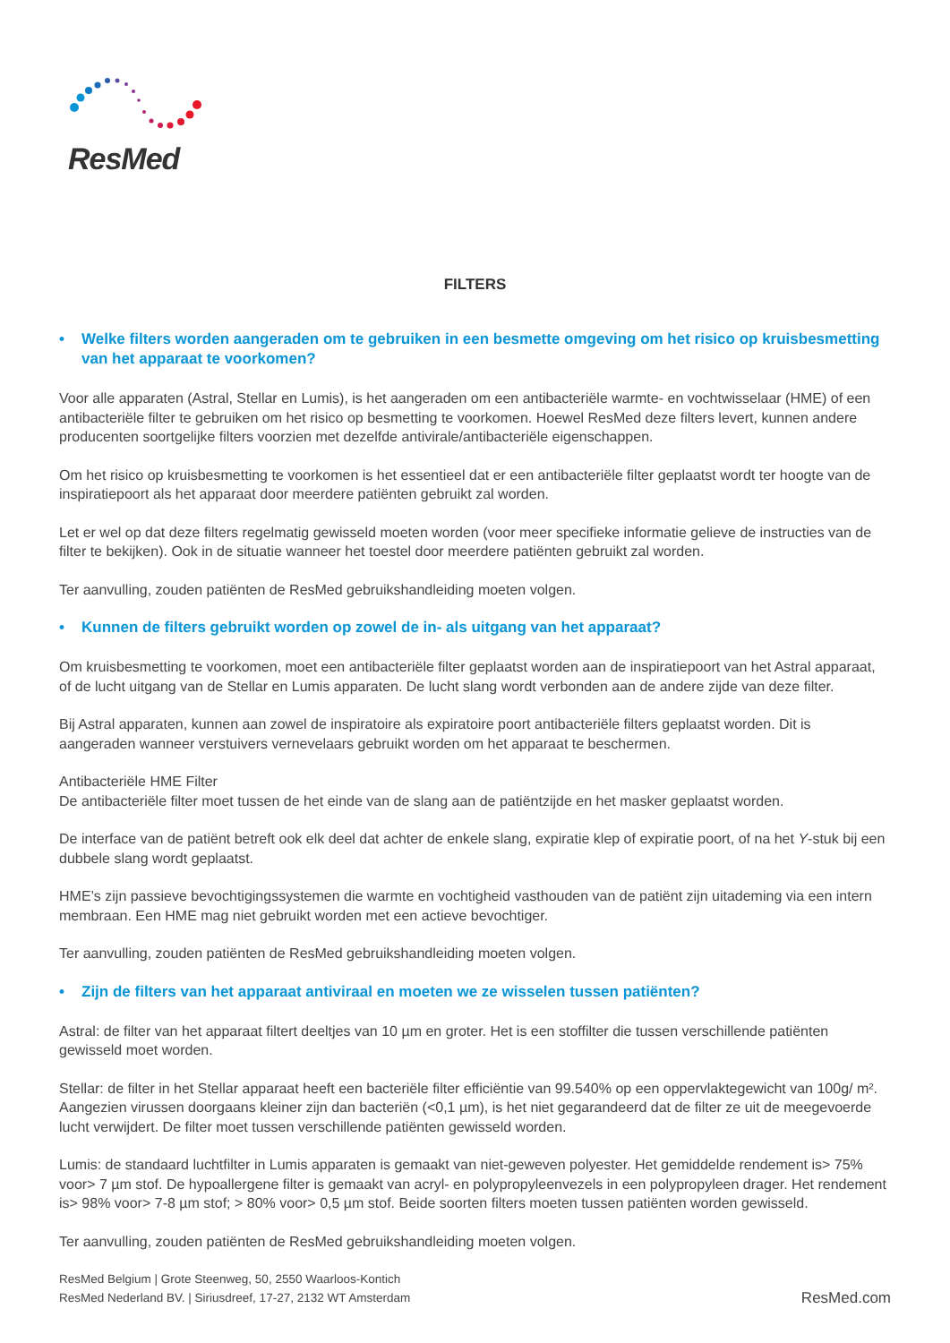ResMed
FILTERS
• Welke filters worden aangeraden om te gebruiken in een besmette omgeving om het risico op kruisbesmetting van het apparaat te voorkomen?
Voor alle apparaten (Astral, Stellar en Lumis), is het aangeraden om een antibacteriële warmte- en vochtwisselaar (HME) of een antibacteriële filter te gebruiken om het risico op besmetting te voorkomen. Hoewel ResMed deze filters levert, kunnen andere producenten soortgelijke filters voorzien met dezelfde antivirale/antibacteriële eigenschappen.
Om het risico op kruisbesmetting te voorkomen is het essentieel dat er een antibacteriële filter geplaatst wordt ter hoogte van de inspiratiepoort als het apparaat door meerdere patiënten gebruikt zal worden.
Let er wel op dat deze filters regelmatig gewisseld moeten worden (voor meer specifieke informatie gelieve de instructies van de filter te bekijken). Ook in de situatie wanneer het toestel door meerdere patiënten gebruikt zal worden.
Ter aanvulling, zouden patiënten de ResMed gebruikshandleiding moeten volgen.
• Kunnen de filters gebruikt worden op zowel de in- als uitgang van het apparaat?
Om kruisbesmetting te voorkomen, moet een antibacteriële filter geplaatst worden aan de inspiratiepoort van het Astral apparaat, of de lucht uitgang van de Stellar en Lumis apparaten. De lucht slang wordt verbonden aan de andere zijde van deze filter.
Bij Astral apparaten, kunnen aan zowel de inspiratoire als expiratoire poort antibacteriële filters geplaatst worden. Dit is aangeraden wanneer verstuivers vernevelaars gebruikt worden om het apparaat te beschermen.
Antibacteriële HME Filter
De antibacteriële filter moet tussen de het einde van de slang aan de patiëntzijde en het masker geplaatst worden.
De interface van de patiënt betreft ook elk deel dat achter de enkele slang, expiratie klep of expiratie poort, of na het Y-stuk bij een dubbele slang wordt geplaatst.
HME’s zijn passieve bevochtigingssystemen die warmte en vochtigheid vasthouden van de patiënt zijn uitademing via een intern membraan. Een HME mag niet gebruikt worden met een actieve bevochtiger.
Ter aanvulling, zouden patiënten de ResMed gebruikshandleiding moeten volgen.
• Zijn de filters van het apparaat antiviraal en moeten we ze wisselen tussen patiënten?
Astral: de filter van het apparaat filtert deeltjes van 10 µm en groter. Het is een stoffilter die tussen verschillende patiënten gewisseld moet worden.
Stellar: de filter in het Stellar apparaat heeft een bacteriële filter efficiëntie van 99.540% op een oppervlaktegewicht van 100g/ m². Aangezien virussen doorgaans kleiner zijn dan bacteriën (<0,1 µm), is het niet gegarandeerd dat de filter ze uit de meegevoerde lucht verwijdert. De filter moet tussen verschillende patiënten gewisseld worden.
Lumis: de standaard luchtfilter in Lumis apparaten is gemaakt van niet-geweven polyester. Het gemiddelde rendement is> 75% voor> 7 µm stof. De hypoallergene filter is gemaakt van acryl- en polypropyleenvezels in een polypropyleen drager. Het rendement is> 98% voor> 7-8 µm stof; > 80% voor> 0,5 µm stof. Beide soorten filters moeten tussen patiënten worden gewisseld.
Ter aanvulling, zouden patiënten de ResMed gebruikshandleiding moeten volgen.
ResMed Belgium | Grote Steenweg, 50, 2550 Waarloos-Kontich
ResMed Nederland BV. | Siriusdreef, 17-27, 2132 WT Amsterdam
ResMed.com